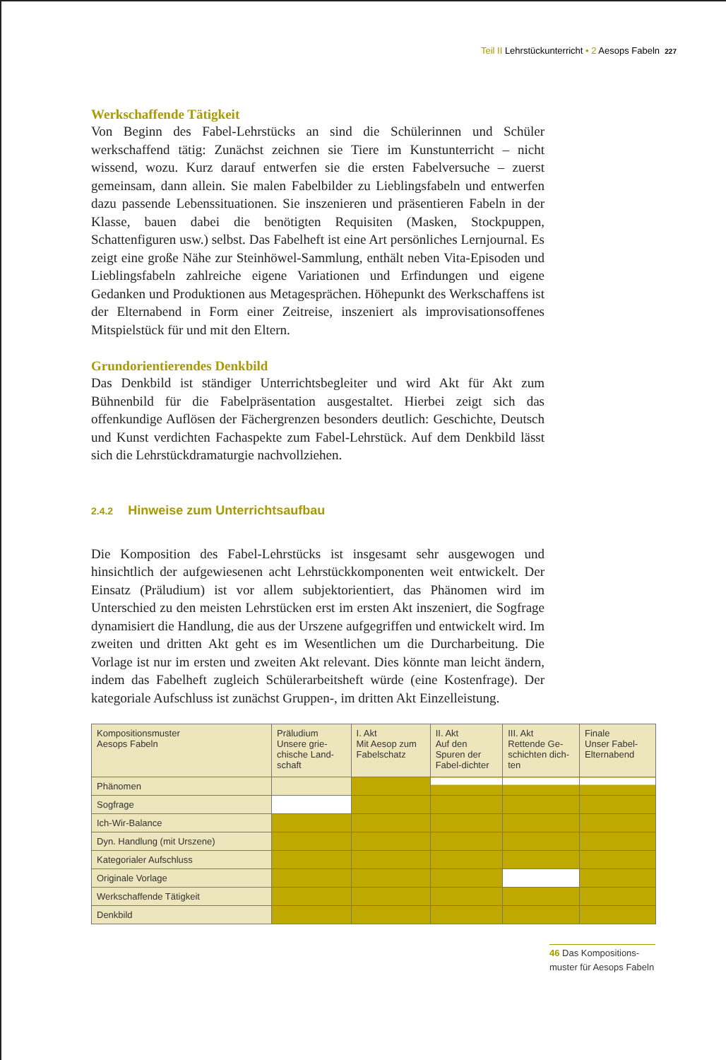Teil II Lehrstückunterricht • 2 Aesops Fabeln 227
Werkschaffende Tätigkeit
Von Beginn des Fabel-Lehrstücks an sind die Schülerinnen und Schüler werkschaffend tätig: Zunächst zeichnen sie Tiere im Kunstunterricht – nicht wissend, wozu. Kurz darauf entwerfen sie die ersten Fabelversuche – zuerst gemeinsam, dann allein. Sie malen Fabelbilder zu Lieblingsfabeln und entwerfen dazu passende Lebenssituationen. Sie inszenieren und präsentieren Fabeln in der Klasse, bauen dabei die benötigten Requisiten (Masken, Stockpuppen, Schattenfiguren usw.) selbst. Das Fabelheft ist eine Art persönliches Lernjournal. Es zeigt eine große Nähe zur Steinhöwel-Sammlung, enthält neben Vita-Episoden und Lieblingsfabeln zahlreiche eigene Variationen und Erfindungen und eigene Gedanken und Produktionen aus Metagesprächen. Höhepunkt des Werkschaffens ist der Elternabend in Form einer Zeitreise, inszeniert als improvisationsoffenes Mitspielstück für und mit den Eltern.
Grundorientierendes Denkbild
Das Denkbild ist ständiger Unterrichtsbegleiter und wird Akt für Akt zum Bühnenbild für die Fabelpräsentation ausgestaltet. Hierbei zeigt sich das offenkundige Auflösen der Fächergrenzen besonders deutlich: Geschichte, Deutsch und Kunst verdichten Fachaspekte zum Fabel-Lehrstück. Auf dem Denkbild lässt sich die Lehrstückdramaturgie nachvollziehen.
2.4.2 Hinweise zum Unterrichtsaufbau
Die Komposition des Fabel-Lehrstücks ist insgesamt sehr ausgewogen und hinsichtlich der aufgewiesenen acht Lehrstückkomponenten weit entwickelt. Der Einsatz (Präludium) ist vor allem subjektorientiert, das Phänomen wird im Unterschied zu den meisten Lehrstücken erst im ersten Akt inszeniert, die Sogfrage dynamisiert die Handlung, die aus der Urszene aufgegriffen und entwickelt wird. Im zweiten und dritten Akt geht es im Wesentlichen um die Durcharbeitung. Die Vorlage ist nur im ersten und zweiten Akt relevant. Dies könnte man leicht ändern, indem das Fabelheft zugleich Schülerarbeitsheft würde (eine Kostenfrage). Der kategoriale Aufschluss ist zunächst Gruppen-, im dritten Akt Einzelleistung.
| Kompositionsmuster Aesops Fabeln | Präludium Unsere grie-chische Land-schaft | I. Akt Mit Aesop zum Fabelschatz | II. Akt Auf den Spuren der Fabel-dichter | III. Akt Rettende Ge-schichten dich-ten | Finale Unser Fabel-Elternabend |
| --- | --- | --- | --- | --- | --- |
| Phänomen | | | | | |
| Sogfrage | | | | | |
| Ich-Wir-Balance | | | | | |
| Dyn. Handlung (mit Urszene) | | | | | |
| Kategorialer Aufschluss | | | | | |
| Originale Vorlage | | | | | |
| Werkschaffende Tätigkeit | | | | | |
| Denkbild | | | | | |
46 Das Kompositions-muster für Aesops Fabeln